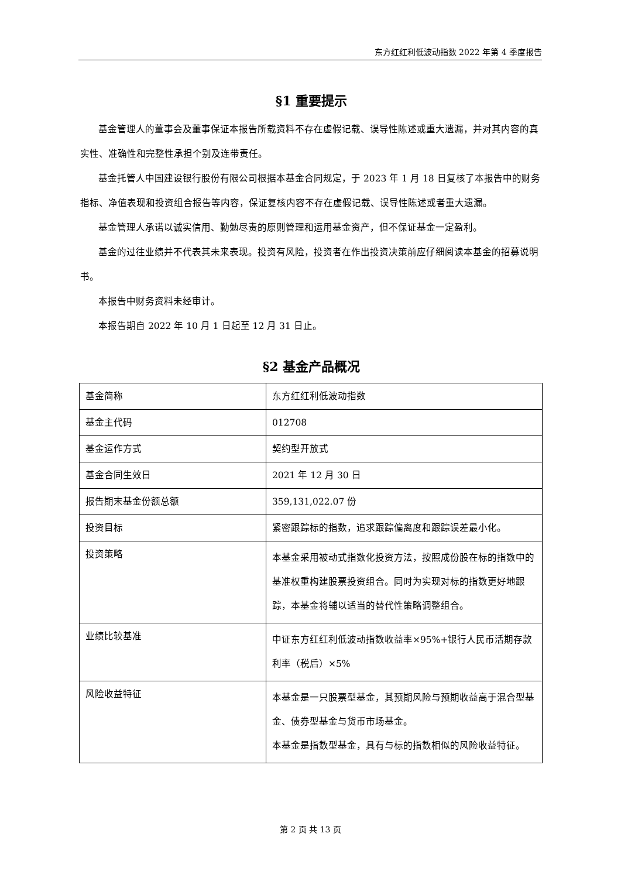东方红红利低波动指数 2022 年第 4 季度报告
§1 重要提示
基金管理人的董事会及董事保证本报告所载资料不存在虚假记载、误导性陈述或重大遗漏，并对其内容的真实性、准确性和完整性承担个别及连带责任。
基金托管人中国建设银行股份有限公司根据本基金合同规定，于 2023 年 1 月 18 日复核了本报告中的财务指标、净值表现和投资组合报告等内容，保证复核内容不存在虚假记载、误导性陈述或者重大遗漏。
基金管理人承诺以诚实信用、勤勉尽责的原则管理和运用基金资产，但不保证基金一定盈利。
基金的过往业绩并不代表其未来表现。投资有风险，投资者在作出投资决策前应仔细阅读本基金的招募说明书。
本报告中财务资料未经审计。
本报告期自 2022 年 10 月 1 日起至 12 月 31 日止。
§2 基金产品概况
| 基金简称 | 东方红红利低波动指数 |
| 基金主代码 | 012708 |
| 基金运作方式 | 契约型开放式 |
| 基金合同生效日 | 2021 年 12 月 30 日 |
| 报告期末基金份额总额 | 359,131,022.07 份 |
| 投资目标 | 紧密跟踪标的指数，追求跟踪偏离度和跟踪误差最小化。 |
| 投资策略 | 本基金采用被动式指数化投资方法，按照成份股在标的指数中的基准权重构建股票投资组合。同时为实现对标的指数更好地跟踪，本基金将辅以适当的替代性策略调整组合。 |
| 业绩比较基准 | 中证东方红红利低波动指数收益率×95%+银行人民币活期存款利率（税后）×5% |
| 风险收益特征 | 本基金是一只股票型基金，其预期风险与预期收益高于混合型基金、债券型基金与货币市场基金。 本基金是指数型基金，具有与标的指数相似的风险收益特征。 |
第 2 页 共 13 页